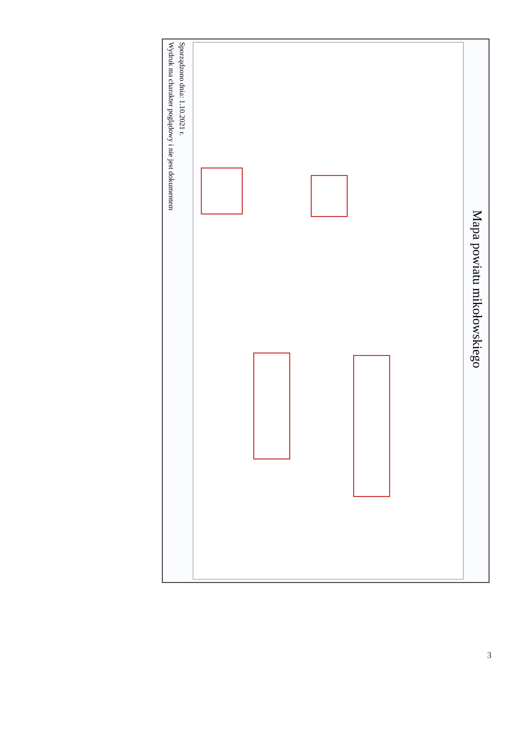Mapa powiatu mikołowskiego
Sporządzono dnia: 1.10.2021 r.
Wydruk ma charakter poglądowy i nie jest dokumentem
3